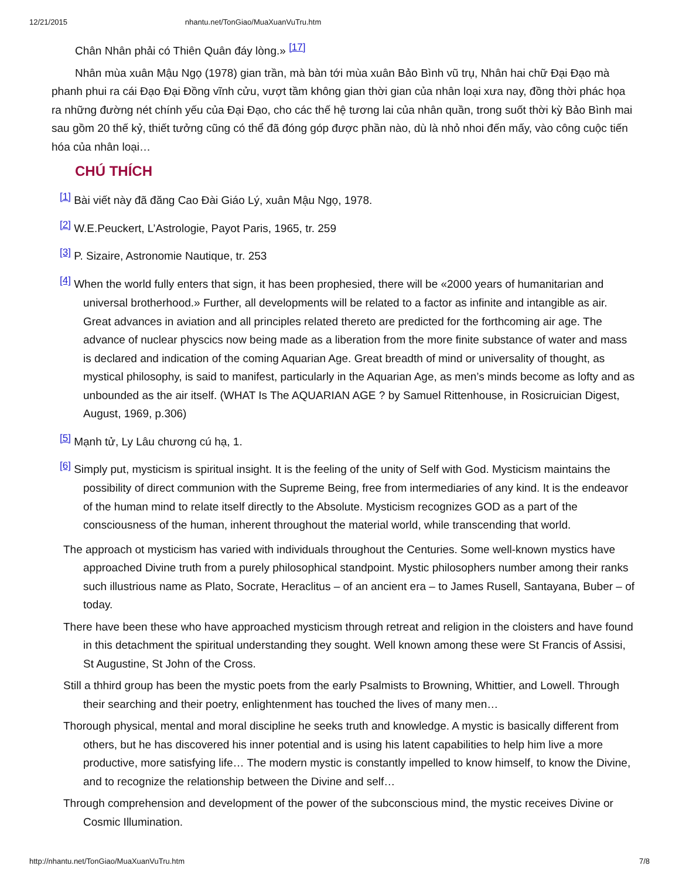12/21/2015 nhantu.net/TonGiao/MuaXuanVuTru.htm
Chân Nhân phải có Thiên Quân đáy lòng.» <sup>[17]</sup>
Nhân mùa xuân Mậu Ngọ (1978) gian trần, mà bàn tới mùa xuân Bảo Bình vũ trụ, Nhân hai chữ Đại Đạo mà phanh phui ra cái Đạo Đại Đồng vĩnh cửu, vượt tầm không gian thời gian của nhân loại xưa nay, đồng thời phác họa ra những đường nét chính yếu của Đại Đạo, cho các thế hệ tương lai của nhân quần, trong suốt thời kỳ Bảo Bình mai sau gồm 20 thế kỷ, thiết tưởng cũng có thể đã đóng góp được phần nào, dù là nhỏ nhoi đến mấy, vào công cuộc tiến hóa của nhân loại…
CHÚ THÍCH
<sup>[1]</sup> Bài viết này đã đăng Cao Đài Giáo Lý, xuân Mậu Ngọ, 1978.
<sup>[2]</sup> W.E.Peuckert, L’Astrologie, Payot Paris, 1965, tr. 259
<sup>[3]</sup> P. Sizaire, Astronomie Nautique, tr. 253
<sup>[4]</sup> When the world fully enters that sign, it has been prophesied, there will be «2000 years of humanitarian and universal brotherhood.» Further, all developments will be related to a factor as infinite and intangible as air. Great advances in aviation and all principles related thereto are predicted for the forthcoming air age. The advance of nuclear physcics now being made as a liberation from the more finite substance of water and mass is declared and indication of the coming Aquarian Age. Great breadth of mind or universality of thought, as mystical philosophy, is said to manifest, particularly in the Aquarian Age, as men’s minds become as lofty and as unbounded as the air itself. (WHAT Is The AQUARIAN AGE ? by Samuel Rittenhouse, in Rosicruician Digest, August, 1969, p.306)
<sup>[5]</sup> Mạnh tử, Ly Lâu chương cú hạ, 1.
<sup>[6]</sup> Simply put, mysticism is spiritual insight. It is the feeling of the unity of Self with God. Mysticism maintains the possibility of direct communion with the Supreme Being, free from intermediaries of any kind. It is the endeavor of the human mind to relate itself directly to the Absolute. Mysticism recognizes GOD as a part of the consciousness of the human, inherent throughout the material world, while transcending that world.
The approach ot mysticism has varied with individuals throughout the Centuries. Some well-known mystics have approached Divine truth from a purely philosophical standpoint. Mystic philosophers number among their ranks such illustrious name as Plato, Socrate, Heraclitus – of an ancient era – to James Rusell, Santayana, Buber – of today.
There have been these who have approached mysticism through retreat and religion in the cloisters and have found in this detachment the spiritual understanding they sought. Well known among these were St Francis of Assisi, St Augustine, St John of the Cross.
Still a thhird group has been the mystic poets from the early Psalmists to Browning, Whittier, and Lowell. Through their searching and their poetry, enlightenment has touched the lives of many men…
Thorough physical, mental and moral discipline he seeks truth and knowledge. A mystic is basically different from others, but he has discovered his inner potential and is using his latent capabilities to help him live a more productive, more satisfying life… The modern mystic is constantly impelled to know himself, to know the Divine, and to recognize the relationship between the Divine and self…
Through comprehension and development of the power of the subconscious mind, the mystic receives Divine or Cosmic Illumination.
http://nhantu.net/TonGiao/MuaXuanVuTru.htm 7/8